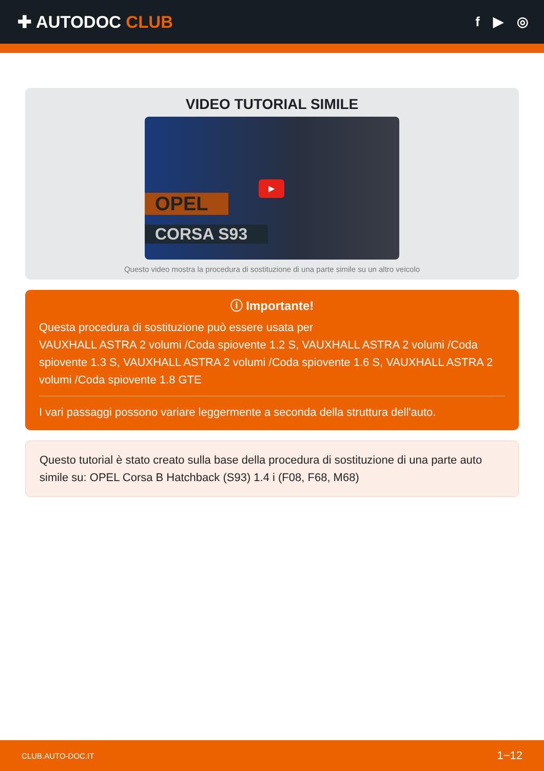✚ AUTODOC CLUB
f ▶ ◎
VIDEO TUTORIAL SIMILE
▶
OPEL
CORSA S93
Questo video mostra la procedura di sostituzione di una parte simile su un altro veicolo
ⓘ Importante!
Questa procedura di sostituzione può essere usata per
VAUXHALL ASTRA 2 volumi /Coda spiovente 1.2 S, VAUXHALL ASTRA 2 volumi /Coda spiovente 1.3 S, VAUXHALL ASTRA 2 volumi /Coda spiovente 1.6 S, VAUXHALL ASTRA 2 volumi /Coda spiovente 1.8 GTE
I vari passaggi possono variare leggermente a seconda della struttura dell'auto.
Questo tutorial è stato creato sulla base della procedura di sostituzione di una parte auto simile su: OPEL Corsa B Hatchback (S93) 1.4 i (F08, F68, M68)
CLUB.AUTO-DOC.IT 1−12